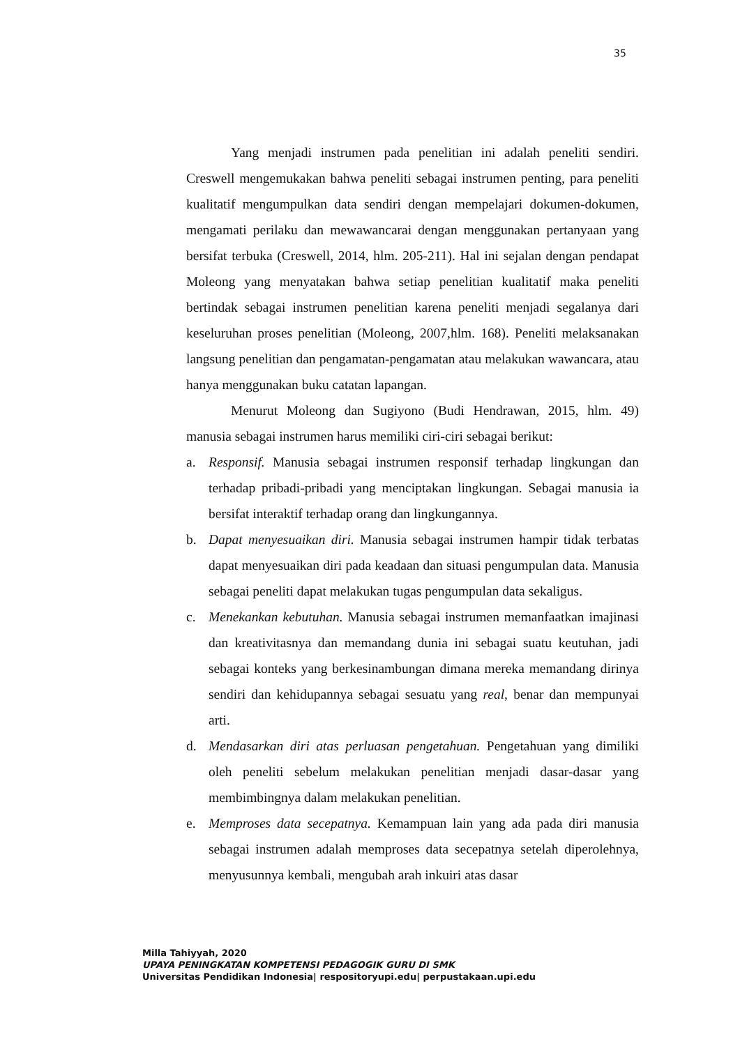35
Yang menjadi instrumen pada penelitian ini adalah peneliti sendiri. Creswell mengemukakan bahwa peneliti sebagai instrumen penting, para peneliti kualitatif mengumpulkan data sendiri dengan mempelajari dokumen-dokumen, mengamati perilaku dan mewawancarai dengan menggunakan pertanyaan yang bersifat terbuka (Creswell, 2014, hlm. 205-211). Hal ini sejalan dengan pendapat Moleong yang menyatakan bahwa setiap penelitian kualitatif maka peneliti bertindak sebagai instrumen penelitian karena peneliti menjadi segalanya dari keseluruhan proses penelitian (Moleong, 2007,hlm. 168). Peneliti melaksanakan langsung penelitian dan pengamatan-pengamatan atau melakukan wawancara, atau hanya menggunakan buku catatan lapangan.
Menurut Moleong dan Sugiyono (Budi Hendrawan, 2015, hlm. 49) manusia sebagai instrumen harus memiliki ciri-ciri sebagai berikut:
a. Responsif. Manusia sebagai instrumen responsif terhadap lingkungan dan terhadap pribadi-pribadi yang menciptakan lingkungan. Sebagai manusia ia bersifat interaktif terhadap orang dan lingkungannya.
b. Dapat menyesuaikan diri. Manusia sebagai instrumen hampir tidak terbatas dapat menyesuaikan diri pada keadaan dan situasi pengumpulan data. Manusia sebagai peneliti dapat melakukan tugas pengumpulan data sekaligus.
c. Menekankan kebutuhan. Manusia sebagai instrumen memanfaatkan imajinasi dan kreativitasnya dan memandang dunia ini sebagai suatu keutuhan, jadi sebagai konteks yang berkesinambungan dimana mereka memandang dirinya sendiri dan kehidupannya sebagai sesuatu yang real, benar dan mempunyai arti.
d. Mendasarkan diri atas perluasan pengetahuan. Pengetahuan yang dimiliki oleh peneliti sebelum melakukan penelitian menjadi dasar-dasar yang membimbingnya dalam melakukan penelitian.
e. Memproses data secepatnya. Kemampuan lain yang ada pada diri manusia sebagai instrumen adalah memproses data secepatnya setelah diperolehnya, menyusunnya kembali, mengubah arah inkuiri atas dasar
Milla Tahiyyah, 2020
UPAYA PENINGKATAN KOMPETENSI PEDAGOGIK GURU DI SMK
Universitas Pendidikan Indonesia| respositoryupi.edu| perpustakaan.upi.edu